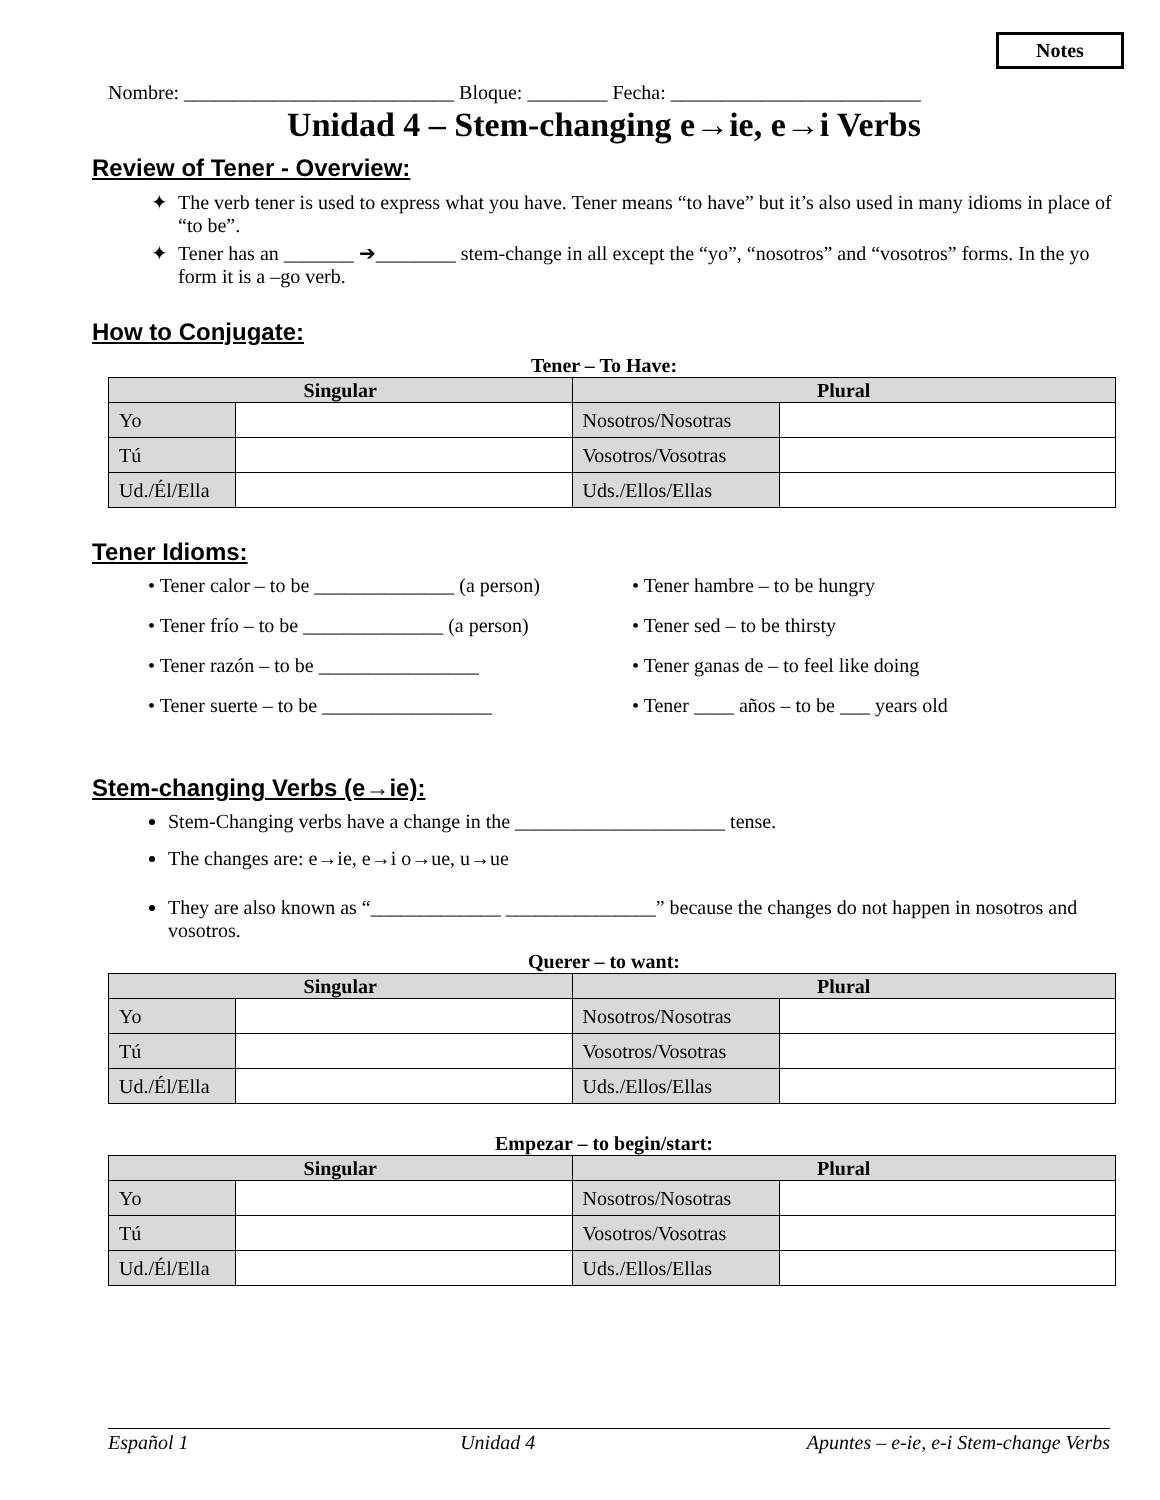Notes
Nombre: ___________________________ Bloque: ________ Fecha: _________________________
Unidad 4 – Stem-changing e→ie, e→i Verbs
Review of Tener - Overview:
The verb tener is used to express what you have. Tener means “to have” but it’s also used in many idioms in place of “to be”.
Tener has an _______ ➔________ stem-change in all except the “yo”, “nosotros” and “vosotros” forms. In the yo form it is a –go verb.
How to Conjugate:
Tener – To Have:
| Singular | | Plural | |
| --- | --- | --- | --- |
| Yo | | Nosotros/Nosotras | |
| Tú | | Vosotros/Vosotras | |
| Ud./Él/Ella | | Uds./Ellos/Ellas | |
Tener Idioms:
• Tener calor – to be ______________ (a person)
• Tener frío – to be ______________ (a person)
• Tener razón – to be ________________
• Tener suerte – to be _________________
• Tener hambre – to be hungry
• Tener sed – to be thirsty
• Tener ganas de – to feel like doing
• Tener ____ años – to be ___ years old
Stem-changing Verbs (e→ie):
Stem-Changing verbs have a change in the _____________________ tense.
The changes are: e→ie, e→i o→ue, u→ue
They are also known as “_____________ _______________” because the changes do not happen in nosotros and vosotros.
Querer – to want:
| Singular | | Plural | |
| --- | --- | --- | --- |
| Yo | | Nosotros/Nosotras | |
| Tú | | Vosotros/Vosotras | |
| Ud./Él/Ella | | Uds./Ellos/Ellas | |
Empezar – to begin/start:
| Singular | | Plural | |
| --- | --- | --- | --- |
| Yo | | Nosotros/Nosotras | |
| Tú | | Vosotros/Vosotras | |
| Ud./Él/Ella | | Uds./Ellos/Ellas | |
Español 1 Unidad 4 Apuntes – e-ie, e-i Stem-change Verbs